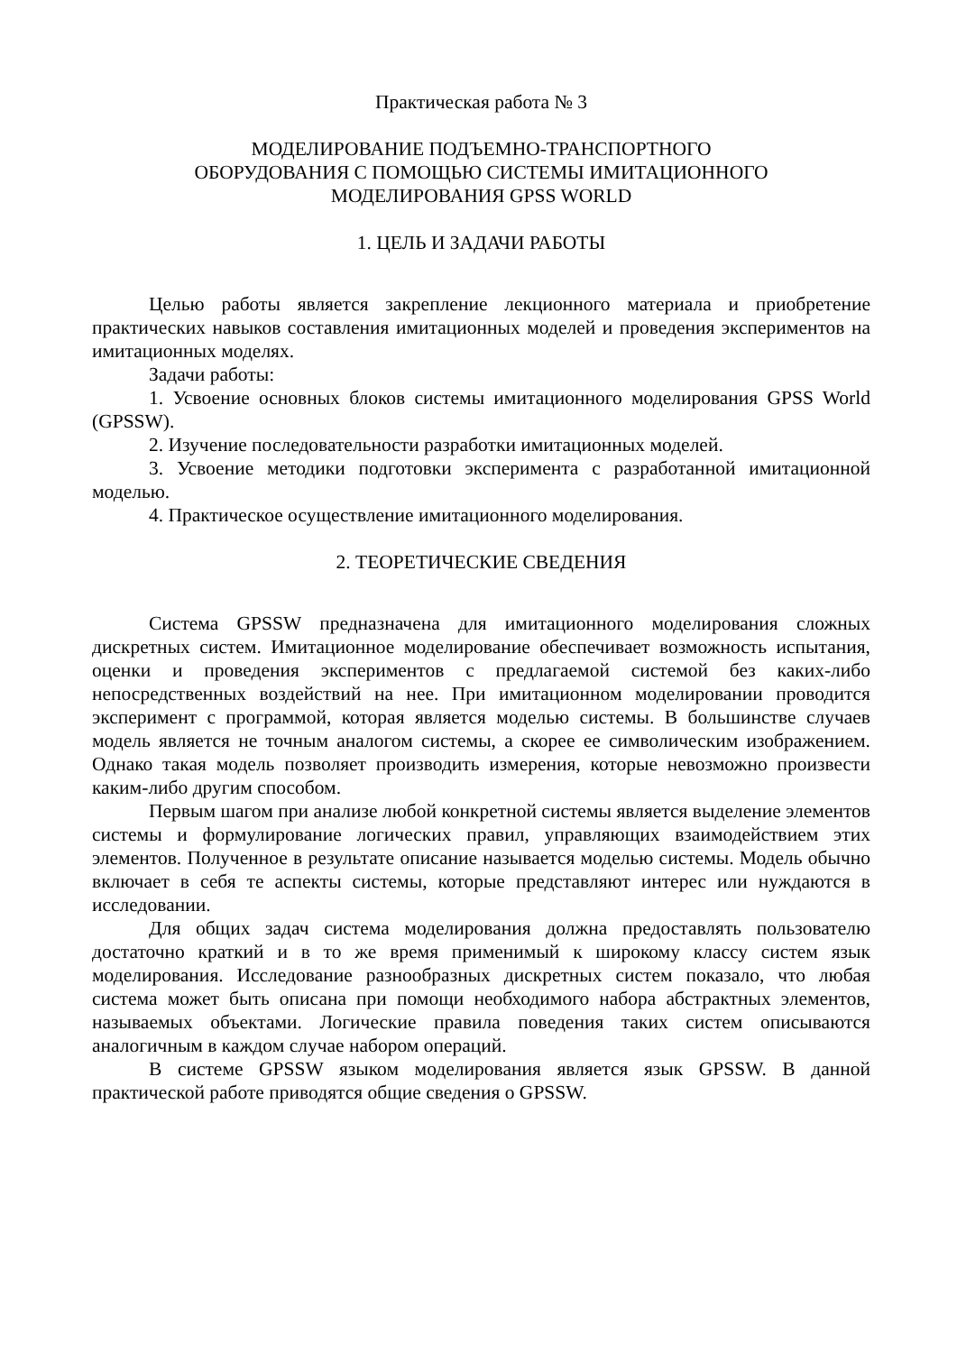Практическая работа № 3
МОДЕЛИРОВАНИЕ ПОДЪЕМНО-ТРАНСПОРТНОГО
ОБОРУДОВАНИЯ С ПОМОЩЬЮ СИСТЕМЫ ИМИТАЦИОННОГО
МОДЕЛИРОВАНИЯ GPSS WORLD
1. ЦЕЛЬ И ЗАДАЧИ РАБОТЫ
Целью работы является закрепление лекционного материала и приобретение практических навыков составления имитационных моделей и проведения экспериментов на имитационных моделях.
Задачи работы:
1. Усвоение основных блоков системы имитационного моделирования GPSS World (GPSSW).
2. Изучение последовательности разработки имитационных моделей.
3. Усвоение методики подготовки эксперимента с разработанной имитационной моделью.
4. Практическое осуществление имитационного моделирования.
2. ТЕОРЕТИЧЕСКИЕ СВЕДЕНИЯ
Система GPSSW предназначена для имитационного моделирования сложных дискретных систем. Имитационное моделирование обеспечивает возможность испытания, оценки и проведения экспериментов с предлагаемой системой без каких-либо непосредственных воздействий на нее. При имитационном моделировании проводится эксперимент с программой, которая является моделью системы. В большинстве случаев модель является не точным аналогом системы, а скорее ее символическим изображением. Однако такая модель позволяет производить измерения, которые невозможно произвести каким-либо другим способом.
Первым шагом при анализе любой конкретной системы является выделение элементов системы и формулирование логических правил, управляющих взаимодействием этих элементов. Полученное в результате описание называется моделью системы. Модель обычно включает в себя те аспекты системы, которые представляют интерес или нуждаются в исследовании.
Для общих задач система моделирования должна предоставлять пользователю достаточно краткий и в то же время применимый к широкому классу систем язык моделирования. Исследование разнообразных дискретных систем показало, что любая система может быть описана при помощи необходимого набора абстрактных элементов, называемых объектами. Логические правила поведения таких систем описываются аналогичным в каждом случае набором операций.
В системе GPSSW языком моделирования является язык GPSSW. В данной практической работе приводятся общие сведения о GPSSW.